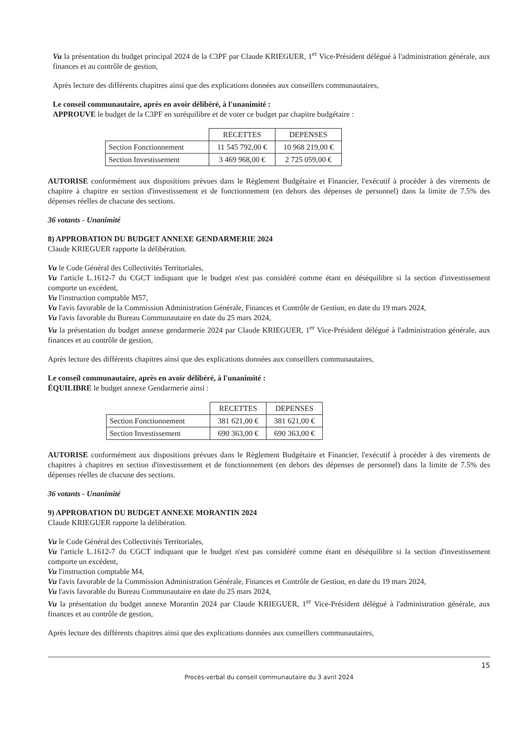Vu la présentation du budget principal 2024 de la C3PF par Claude KRIEGUER, 1<sup>er</sup> Vice-Président délégué à l'administration générale, aux finances et au contrôle de gestion,
Après lecture des différents chapitres ainsi que des explications données aux conseillers communautaires,
Le conseil communautaire, après en avoir délibéré, à l'unanimité :
APPROUVE le budget de la C3PF en suréquilibre et de voter ce budget par chapitre budgétaire :
| | RECETTES | DEPENSES |
| --- | --- | --- |
| Section Fonctionnement | 11 545 792,00 € | 10 968 219,00 € |
| Section Investissement | 3 469 968,00 € | 2 725 059,00 € |
AUTORISE conformément aux dispositions prévues dans le Règlement Budgétaire et Financier, l'exécutif à procéder à des virements de chapitre à chapitre en section d'investissement et de fonctionnement (en dehors des dépenses de personnel) dans la limite de 7.5% des dépenses réelles de chacune des sections.
36 votants - Unanimité
8) APPROBATION DU BUDGET ANNEXE GENDARMERIE 2024
Claude KRIEGUER rapporte la délibération.
Vu le Code Général des Collectivités Territoriales,
Vu l'article L.1612-7 du CGCT indiquant que le budget n'est pas considéré comme étant en déséquilibre si la section d'investissement comporte un excédent,
Vu l'instruction comptable M57,
Vu l'avis favorable de la Commission Administration Générale, Finances et Contrôle de Gestion, en date du 19 mars 2024,
Vu l'avis favorable du Bureau Communautaire en date du 25 mars 2024,
Vu la présentation du budget annexe gendarmerie 2024 par Claude KRIEGUER, 1<sup>er</sup> Vice-Président délégué à l'administration générale, aux finances et au contrôle de gestion,
Après lecture des différents chapitres ainsi que des explications données aux conseillers communautaires,
Le conseil communautaire, après en avoir délibéré, à l'unanimité :
ÉQUILIBRE le budget annexe Gendarmerie ainsi :
| | RECETTES | DEPENSES |
| --- | --- | --- |
| Section Fonctionnement | 381 621,00 € | 381 621,00 € |
| Section Investissement | 690 363,00 € | 690 363,00 € |
AUTORISE conformément aux dispositions prévues dans le Règlement Budgétaire et Financier, l'exécutif à procéder à des virements de chapitres à chapitres en section d'investissement et de fonctionnement (en dehors des dépenses de personnel) dans la limite de 7.5% des dépenses réelles de chacune des sections.
36 votants - Unanimité
9) APPROBATION DU BUDGET ANNEXE MORANTIN 2024
Claude KRIEGUER rapporte la délibération.
Vu le Code Général des Collectivités Territoriales,
Vu l'article L.1612-7 du CGCT indiquant que le budget n'est pas considéré comme étant en déséquilibre si la section d'investissement comporte un excédent,
Vu l'instruction comptable M4,
Vu l'avis favorable de la Commission Administration Générale, Finances et Contrôle de Gestion, en date du 19 mars 2024,
Vu l'avis favorable du Bureau Communautaire en date du 25 mars 2024,
Vu la présentation du budget annexe Morantin 2024 par Claude KRIEGUER, 1<sup>er</sup> Vice-Président délégué à l'administration générale, aux finances et au contrôle de gestion,
Après lecture des différents chapitres ainsi que des explications données aux conseillers communautaires,
15
Procès-verbal du conseil communautaire du 3 avril 2024